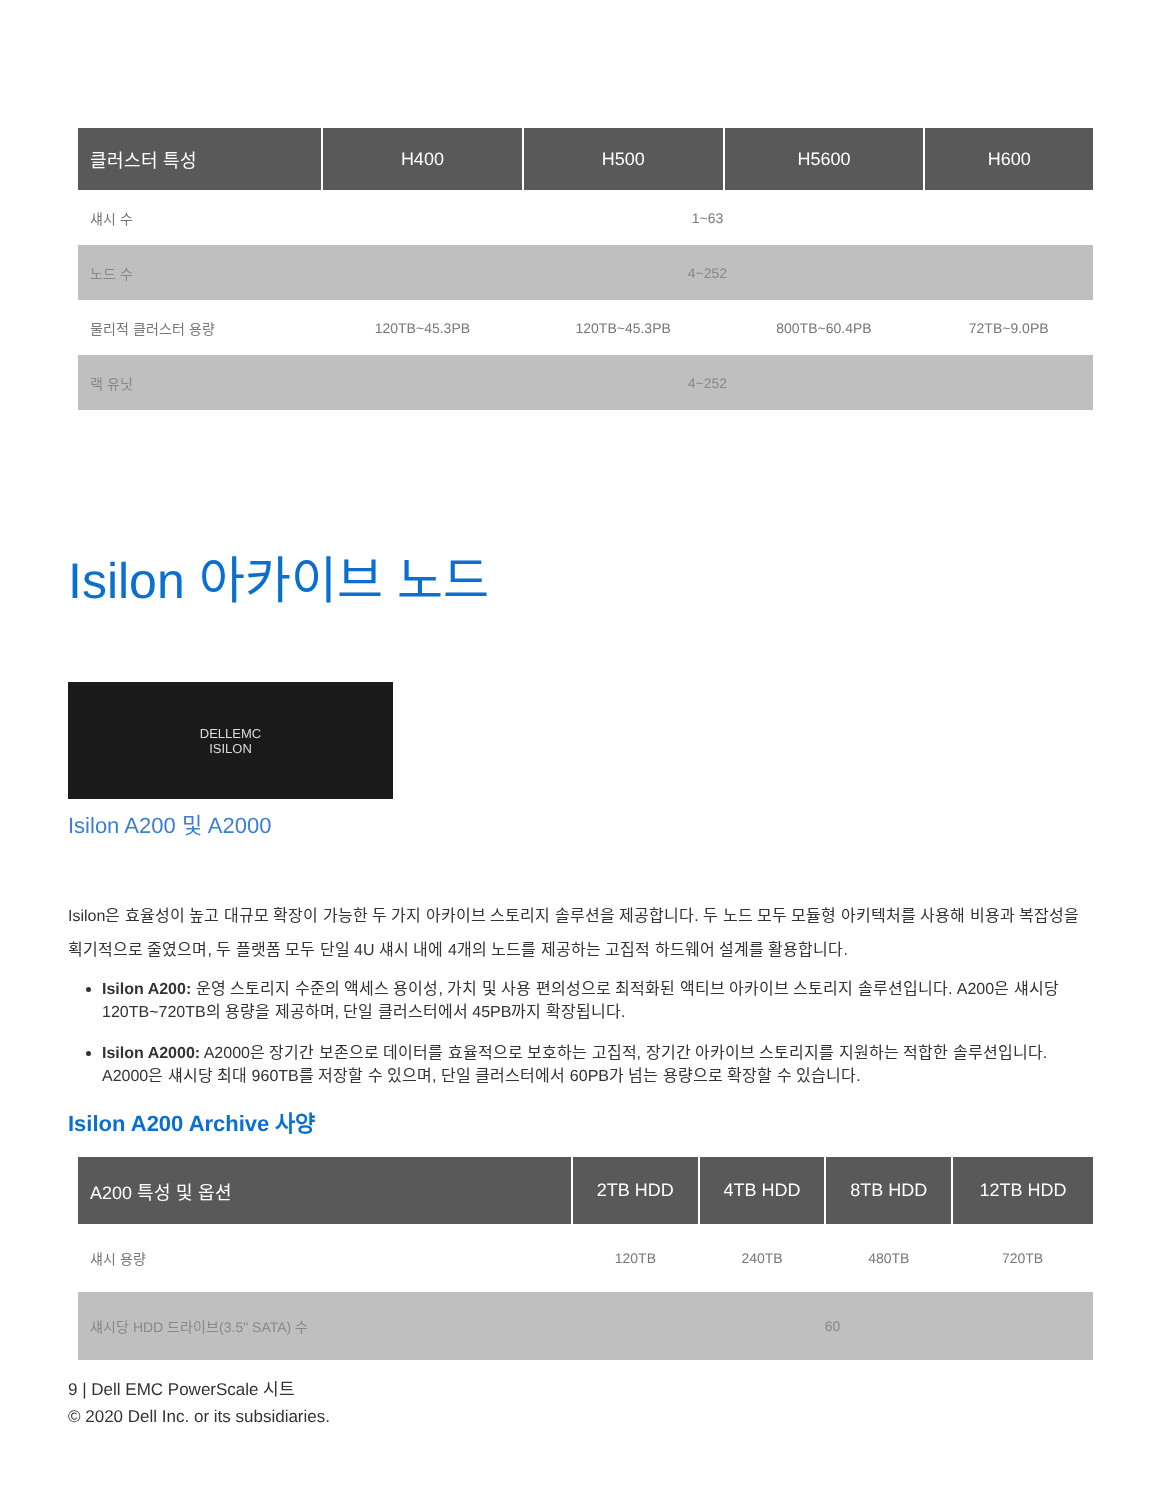| 클러스터 특성 | H400 | H500 | H5600 | H600 |
| --- | --- | --- | --- | --- |
| 섀시 수 | 1~63 | | | |
| 노드 수 | 4~252 | | | |
| 물리적 클러스터 용량 | 120TB~45.3PB | 120TB~45.3PB | 800TB~60.4PB | 72TB~9.0PB |
| 랙 유닛 | 4~252 | | | |
Isilon 아카이브 노드
DELLEMC
ISILON
Isilon A200 및 A2000
Isilon은 효율성이 높고 대규모 확장이 가능한 두 가지 아카이브 스토리지 솔루션을 제공합니다. 두 노드 모두 모듈형 아키텍처를 사용해 비용과 복잡성을 획기적으로 줄였으며, 두 플랫폼 모두 단일 4U 섀시 내에 4개의 노드를 제공하는 고집적 하드웨어 설계를 활용합니다.
Isilon A200: 운영 스토리지 수준의 액세스 용이성, 가치 및 사용 편의성으로 최적화된 액티브 아카이브 스토리지 솔루션입니다. A200은 섀시당 120TB~720TB의 용량을 제공하며, 단일 클러스터에서 45PB까지 확장됩니다.
Isilon A2000: A2000은 장기간 보존으로 데이터를 효율적으로 보호하는 고집적, 장기간 아카이브 스토리지를 지원하는 적합한 솔루션입니다. A2000은 섀시당 최대 960TB를 저장할 수 있으며, 단일 클러스터에서 60PB가 넘는 용량으로 확장할 수 있습니다.
Isilon A200 Archive 사양
| A200 특성 및 옵션 | 2TB HDD | 4TB HDD | 8TB HDD | 12TB HDD |
| --- | --- | --- | --- | --- |
| 섀시 용량 | 120TB | 240TB | 480TB | 720TB |
| 섀시당 HDD 드라이브(3.5" SATA) 수 | 60 | | | |
9 | Dell EMC PowerScale 시트
© 2020 Dell Inc. or its subsidiaries.